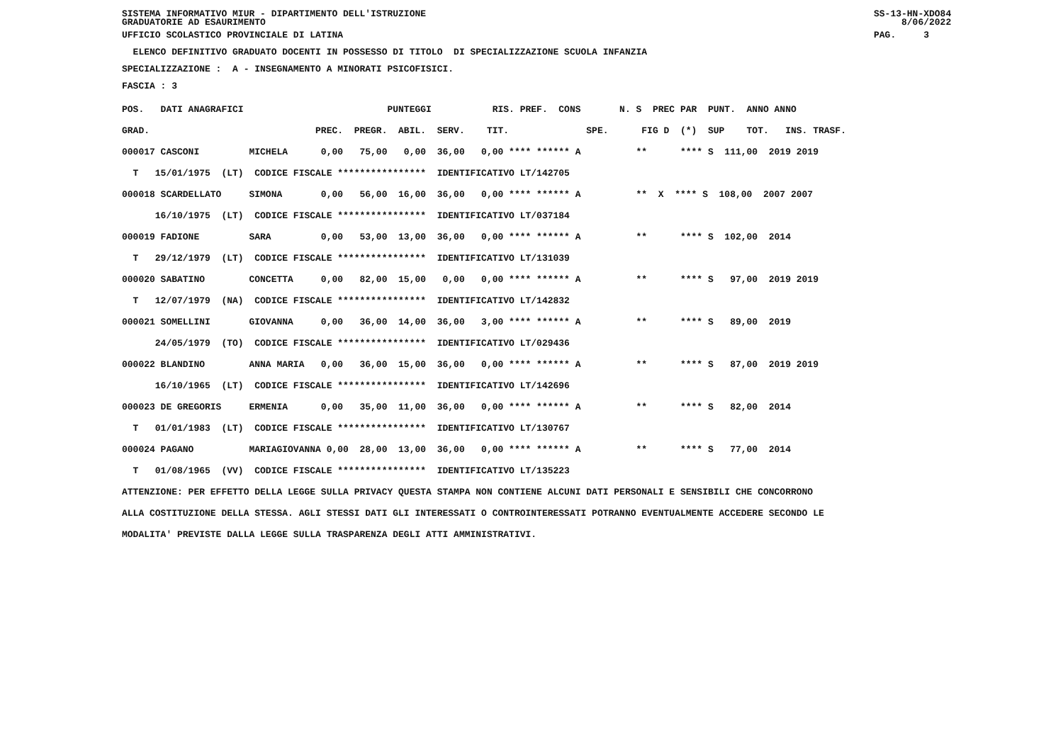SISTEMA INFORMATIVO MIUR - DIPARTIMENTO DELL'ISTRUZIONE                                                                                 SS-13-HN-XDO84
GRADUATORIE AD ESAURIMENTO                                                                                                                   8/06/2022
UFFICIO SCOLASTICO PROVINCIALE DI LATINA                                                                                                PAG.     3
  ELENCO DEFINITIVO GRADUATO DOCENTI IN POSSESSO DI TITOLO  DI SPECIALIZZAZIONE SCUOLA INFANZIA
SPECIALIZZAZIONE :  A - INSEGNAMENTO A MINORATI PSICOFISICI.
FASCIA : 3
POS.   DATI ANAGRAFICI                          PUNTEGGI           RIS. PREF.  CONS       N. S  PREC PAR  PUNT.  ANNO ANNO
GRAD.                              PREC.  PREGR.  ABIL.  SERV.    TIT.              SPE.      FIG D  (*)  SUP    TOT.   INS. TRASF.
000017 CASCONI         MICHELA      0,00   75,00   0,00  36,00   0,00 **** ****** A          **      **** S  111,00  2019 2019
  T   15/01/1975  (LT)  CODICE FISCALE ****************  IDENTIFICATIVO LT/142705
000018 SCARDELLATO     SIMONA       0,00   56,00  16,00  36,00   0,00 **** ****** A          **  X  **** S  108,00  2007 2007
      16/10/1975  (LT)  CODICE FISCALE ****************  IDENTIFICATIVO LT/037184
000019 FADIONE         SARA         0,00   53,00  13,00  36,00   0,00 **** ****** A          **      **** S  102,00  2014
  T   29/12/1979  (LT)  CODICE FISCALE ****************  IDENTIFICATIVO LT/131039
000020 SABATINO        CONCETTA     0,00   82,00  15,00   0,00   0,00 **** ****** A          **      **** S   97,00  2019 2019
  T   12/07/1979  (NA)  CODICE FISCALE ****************  IDENTIFICATIVO LT/142832
000021 SOMELLINI       GIOVANNA     0,00   36,00  14,00  36,00   3,00 **** ****** A          **      **** S   89,00  2019
      24/05/1979  (TO)  CODICE FISCALE ****************  IDENTIFICATIVO LT/029436
000022 BLANDINO        ANNA MARIA   0,00   36,00  15,00  36,00   0,00 **** ****** A          **      **** S   87,00  2019 2019
      16/10/1965  (LT)  CODICE FISCALE ****************  IDENTIFICATIVO LT/142696
000023 DE GREGORIS     ERMENIA      0,00   35,00  11,00  36,00   0,00 **** ****** A          **      **** S   82,00  2014
  T   01/01/1983  (LT)  CODICE FISCALE ****************  IDENTIFICATIVO LT/130767
000024 PAGANO          MARIAGIOVANNA 0,00  28,00  13,00  36,00   0,00 **** ****** A          **      **** S   77,00  2014
  T   01/08/1965  (VV)  CODICE FISCALE ****************  IDENTIFICATIVO LT/135223
ATTENZIONE: PER EFFETTO DELLA LEGGE SULLA PRIVACY QUESTA STAMPA NON CONTIENE ALCUNI DATI PERSONALI E SENSIBILI CHE CONCORRONO
ALLA COSTITUZIONE DELLA STESSA. AGLI STESSI DATI GLI INTERESSATI O CONTROINTERESSATI POTRANNO EVENTUALMENTE ACCEDERE SECONDO LE
MODALITA' PREVISTE DALLA LEGGE SULLA TRASPARENZA DEGLI ATTI AMMINISTRATIVI.